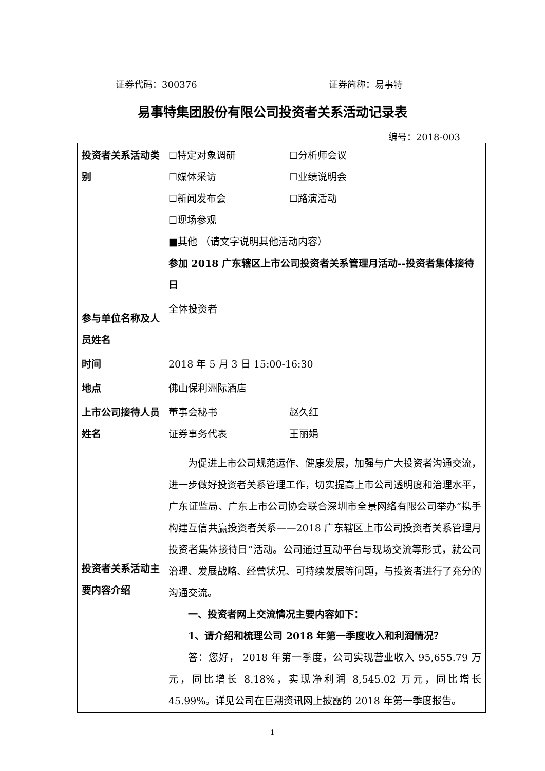证券代码：300376 证券简称：易事特
易事特集团股份有限公司投资者关系活动记录表
编号：2018-003
| 投资者关系活动类别 | ☐特定对象调研 ☐分析师会议 ☐媒体采访 ☐业绩说明会 ☐新闻发布会 ☐路演活动 ☐现场参观 ■其他 （请文字说明其他活动内容） 参加 2018 广东辖区上市公司投资者关系管理月活动--投资者集体接待日 |
| 参与单位名称及人员姓名 | 全体投资者 |
| 时间 | 2018 年 5 月 3 日 15:00-16:30 |
| 地点 | 佛山保利洲际酒店 |
| 上市公司接待人员姓名 | 董事会秘书 赵久红 证券事务代表 王丽娟 |
| 投资者关系活动主要内容介绍 | 为促进上市公司规范运作、健康发展，加强与广大投资者沟通交流，进一步做好投资者关系管理工作，切实提高上市公司透明度和治理水平，广东证监局、广东上市公司协会联合深圳市全景网络有限公司举办“携手构建互信共赢投资者关系——2018 广东辖区上市公司投资者关系管理月投资者集体接待日”活动。公司通过互动平台与现场交流等形式，就公司治理、发展战略、经营状况、可持续发展等问题，与投资者进行了充分的沟通交流。 一、投资者网上交流情况主要内容如下： 1、请介绍和梳理公司 2018 年第一季度收入和利润情况？ 答：您好， 2018 年第一季度，公司实现营业收入 95,655.79 万元，同比增长 8.18%，实现净利润 8,545.02 万元，同比增长 45.99%。详见公司在巨潮资讯网上披露的 2018 年第一季度报告。 |
1